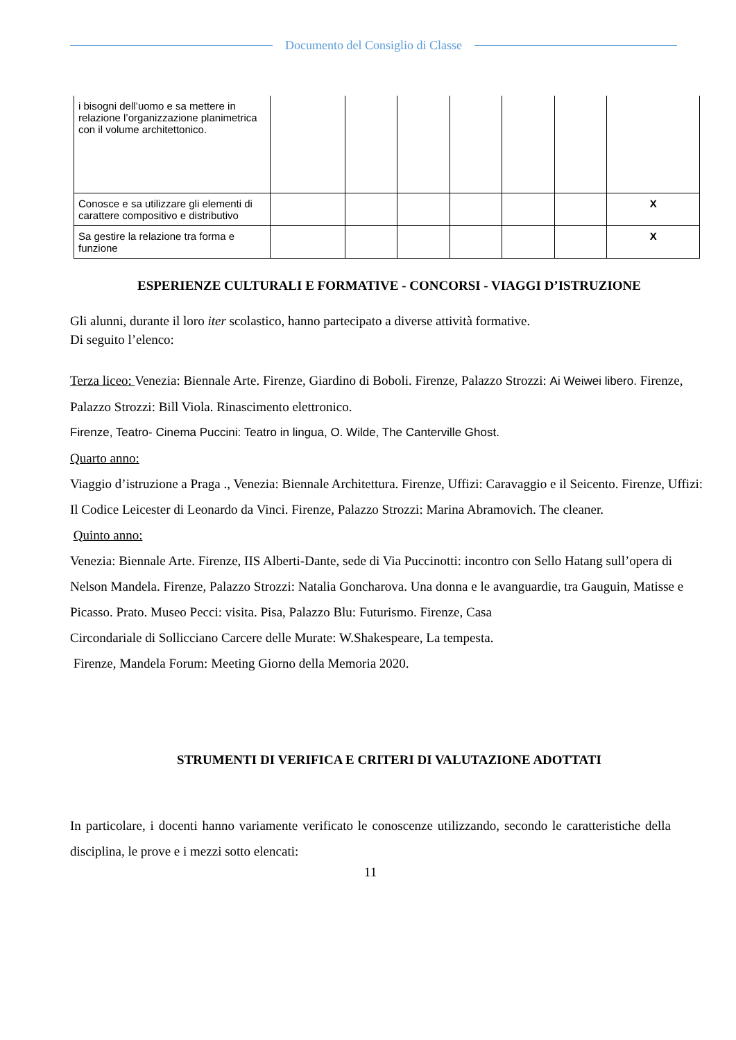Documento del Consiglio di Classe
| i bisogni dell’uomo e sa mettere in relazione l’organizzazione planimetrica con il volume architettonico. | | | | | | | |
| Conosce e sa utilizzare gli elementi di carattere compositivo e distributivo | | | | | | | X |
| Sa gestire la relazione tra forma e funzione | | | | | | | X |
ESPERIENZE CULTURALI E FORMATIVE - CONCORSI - VIAGGI D’ISTRUZIONE
Gli alunni, durante il loro iter scolastico, hanno partecipato a diverse attività formative.
Di seguito l’elenco:
Terza liceo: Venezia: Biennale Arte. Firenze, Giardino di Boboli. Firenze, Palazzo Strozzi: Ai Weiwei libero. Firenze, Palazzo Strozzi: Bill Viola. Rinascimento elettronico.
Firenze, Teatro- Cinema Puccini: Teatro in lingua, O. Wilde, The Canterville Ghost.
Quarto anno:
Viaggio d’istruzione a Praga ., Venezia: Biennale Architettura. Firenze, Uffizi: Caravaggio e il Seicento. Firenze, Uffizi: Il Codice Leicester di Leonardo da Vinci. Firenze, Palazzo Strozzi: Marina Abramovich. The cleaner.
Quinto anno:
Venezia: Biennale Arte. Firenze, IIS Alberti-Dante, sede di Via Puccinotti: incontro con Sello Hatang sull’opera di Nelson Mandela. Firenze, Palazzo Strozzi: Natalia Goncharova. Una donna e le avanguardie, tra Gauguin, Matisse e Picasso. Prato. Museo Pecci: visita. Pisa, Palazzo Blu: Futurismo. Firenze, Casa
Circondariale di Sollicciano Carcere delle Murate: W.Shakespeare, La tempesta.
Firenze, Mandela Forum: Meeting Giorno della Memoria 2020.
STRUMENTI DI VERIFICA E CRITERI DI VALUTAZIONE ADOTTATI
In particolare, i docenti hanno variamente verificato le conoscenze utilizzando, secondo le caratteristiche della disciplina, le prove e i mezzi sotto elencati:
11